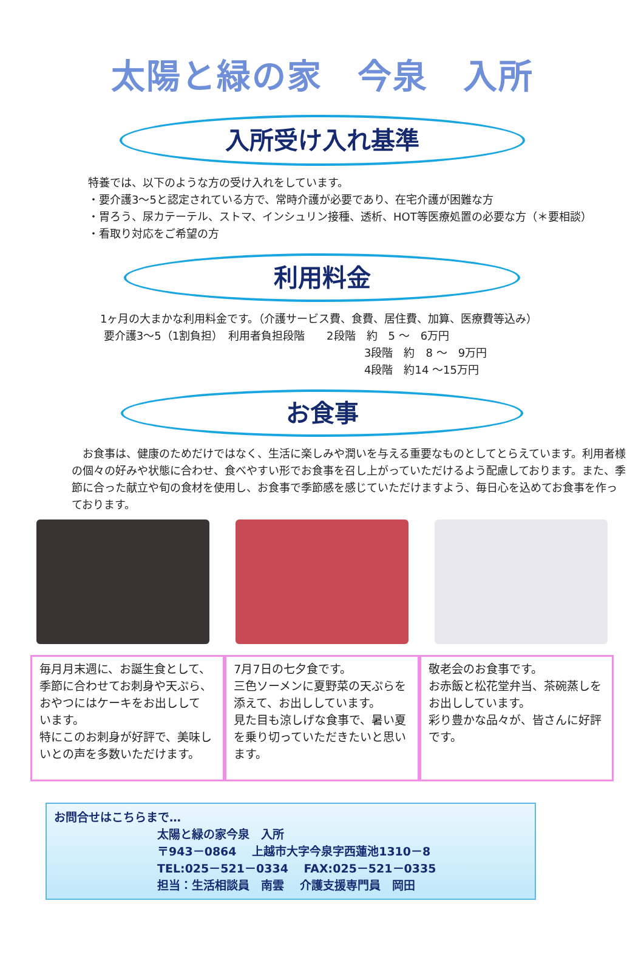太陽と緑の家　今泉　入所
入所受け入れ基準
特養では、以下のような方の受け入れをしています。
・要介護3～5と認定されている方で、常時介護が必要であり、在宅介護が困難な方
・胃ろう、尿カテーテル、ストマ、インシュリン接種、透析、HOT等医療処置の必要な方（＊要相談）
・看取り対応をご希望の方
利用料金
1ヶ月の大まかな利用料金です。（介護サービス費、食費、居住費、加算、医療費等込み）
要介護3～5（1割負担）　利用者負担段階　　2段階　約　5 ～　6万円
3段階　約　8 ～　9万円
4段階　約14 ～15万円
お食事
　お食事は、健康のためだけではなく、生活に楽しみや潤いを与える重要なものとしてとらえています。利用者様の個々の好みや状態に合わせ、食べやすい形でお食事を召し上がっていただけるよう配慮しております。また、季節に合った献立や旬の食材を使用し、お食事で季節感を感じていただけますよう、毎日心を込めてお食事を作っております。
毎月月末週に、お誕生食として、季節に合わせてお刺身や天ぷら、おやつにはケーキをお出しして
います。
特にこのお刺身が好評で、美味しいとの声を多数いただけます。
7月7日の七夕食です。
三色ソーメンに夏野菜の天ぷらを添えて、お出ししています。
見た目も涼しげな食事で、暑い夏を乗り切っていただきたいと思います。
敬老会のお食事です。
お赤飯と松花堂弁当、茶碗蒸しをお出ししています。
彩り豊かな品々が、皆さんに好評です。
お問合せはこちらまで…
太陽と緑の家今泉　入所
〒943－0864　 上越市大字今泉字西蓮池1310－8
TEL:025－521－0334　 FAX:025－521－0335
担当：生活相談員　南雲　 介護支援専門員　岡田